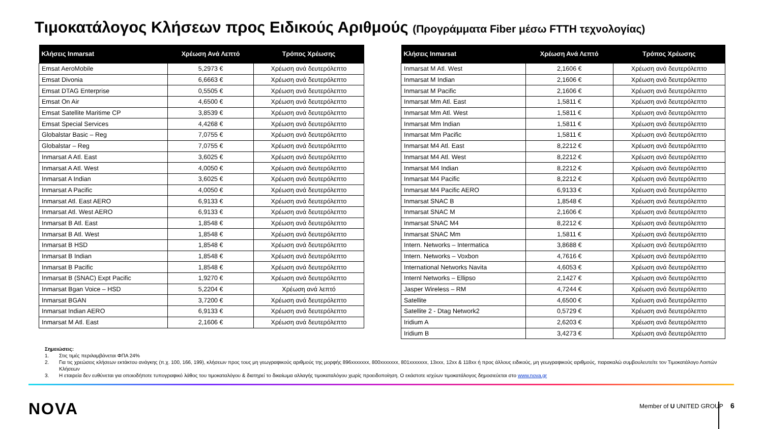Τιμοκατάλογος Κλήσεων προς Ειδικούς Αριθμούς (Προγράμματα Fiber μέσω FTTH τεχνολογίας)
| Κλήσεις Inmarsat | Χρέωση Ανά Λεπτό | Τρόπος Χρέωσης |
| --- | --- | --- |
| Emsat AeroMobile | 5,2973 € | Χρέωση ανά δευτερόλεπτο |
| Emsat Divonia | 6,6663 € | Χρέωση ανά δευτερόλεπτο |
| Emsat DTAG Enterprise | 0,5505 € | Χρέωση ανά δευτερόλεπτο |
| Emsat On Air | 4,6500 € | Χρέωση ανά δευτερόλεπτο |
| Emsat Satellite Maritime CP | 3,8539 € | Χρέωση ανά δευτερόλεπτο |
| Emsat Special Services | 4,4268 € | Χρέωση ανά δευτερόλεπτο |
| Globalstar Basic – Reg | 7,0755 € | Χρέωση ανά δευτερόλεπτο |
| Globalstar – Reg | 7,0755 € | Χρέωση ανά δευτερόλεπτο |
| Inmarsat A Atl. East | 3,6025 € | Χρέωση ανά δευτερόλεπτο |
| Inmarsat A Atl. West | 4,0050 € | Χρέωση ανά δευτερόλεπτο |
| Inmarsat A Indian | 3,6025 € | Χρέωση ανά δευτερόλεπτο |
| Inmarsat A Pacific | 4,0050 € | Χρέωση ανά δευτερόλεπτο |
| Inmarsat Atl. East AERO | 6,9133 € | Χρέωση ανά δευτερόλεπτο |
| Inmarsat Atl. West AERO | 6,9133 € | Χρέωση ανά δευτερόλεπτο |
| Inmarsat B Atl. East | 1,8548 € | Χρέωση ανά δευτερόλεπτο |
| Inmarsat B Atl. West | 1,8548 € | Χρέωση ανά δευτερόλεπτο |
| Inmarsat B HSD | 1,8548 € | Χρέωση ανά δευτερόλεπτο |
| Inmarsat B Indian | 1,8548 € | Χρέωση ανά δευτερόλεπτο |
| Inmarsat B Pacific | 1,8548 € | Χρέωση ανά δευτερόλεπτο |
| Inmarsat B (SNAC) Expt Pacific | 1,9270 € | Χρέωση ανά δευτερόλεπτο |
| Inmarsat Bgan Voice – HSD | 5,2204 € | Χρέωση ανά λεπτό |
| Inmarsat BGAN | 3,7200 € | Χρέωση ανά δευτερόλεπτο |
| Inmarsat Indian AERO | 6,9133 € | Χρέωση ανά δευτερόλεπτο |
| Inmarsat M Atl. East | 2,1606 € | Χρέωση ανά δευτερόλεπτο |
| Κλήσεις Inmarsat | Χρέωση Ανά Λεπτό | Τρόπος Χρέωσης |
| --- | --- | --- |
| Inmarsat M Atl. West | 2,1606 € | Χρέωση ανά δευτερόλεπτο |
| Inmarsat M Indian | 2,1606 € | Χρέωση ανά δευτερόλεπτο |
| Inmarsat M Pacific | 2,1606 € | Χρέωση ανά δευτερόλεπτο |
| Inmarsat Mm Atl. East | 1,5811 € | Χρέωση ανά δευτερόλεπτο |
| Inmarsat Mm Atl. West | 1,5811 € | Χρέωση ανά δευτερόλεπτο |
| Inmarsat Mm Indian | 1,5811 € | Χρέωση ανά δευτερόλεπτο |
| Inmarsat Mm Pacific | 1,5811 € | Χρέωση ανά δευτερόλεπτο |
| Inmarsat M4 Atl. East | 8,2212 € | Χρέωση ανά δευτερόλεπτο |
| Inmarsat M4 Atl. West | 8,2212 € | Χρέωση ανά δευτερόλεπτο |
| Inmarsat M4 Indian | 8,2212 € | Χρέωση ανά δευτερόλεπτο |
| Inmarsat M4 Pacific | 8,2212 € | Χρέωση ανά δευτερόλεπτο |
| Inmarsat M4 Pacific AERO | 6,9133 € | Χρέωση ανά δευτερόλεπτο |
| Inmarsat SNAC B | 1,8548 € | Χρέωση ανά δευτερόλεπτο |
| Inmarsat SNAC M | 2,1606 € | Χρέωση ανά δευτερόλεπτο |
| Inmarsat SNAC M4 | 8,2212 € | Χρέωση ανά δευτερόλεπτο |
| Inmarsat SNAC Mm | 1,5811 € | Χρέωση ανά δευτερόλεπτο |
| Intern. Networks – Intermatica | 3,8688 € | Χρέωση ανά δευτερόλεπτο |
| Intern. Networks – Voxbon | 4,7616 € | Χρέωση ανά δευτερόλεπτο |
| International Networks Navita | 4,6053 € | Χρέωση ανά δευτερόλεπτο |
| Internl Networks – Ellipso | 2,1427 € | Χρέωση ανά δευτερόλεπτο |
| Jasper Wireless – RM | 4,7244 € | Χρέωση ανά δευτερόλεπτο |
| Satellite | 4,6500 € | Χρέωση ανά δευτερόλεπτο |
| Satellite 2 - Dtag Network2 | 0,5729 € | Χρέωση ανά δευτερόλεπτο |
| Iridium A | 2,6203 € | Χρέωση ανά δευτερόλεπτο |
| Iridium B | 3,4273 € | Χρέωση ανά δευτερόλεπτο |
Σημειώσεις:
1. Στις τιμές περιλαμβάνεται ΦΠΑ 24%
2. Για τις χρεώσεις κλήσεων εκτάκτου ανάγκης (π.χ. 100, 166, 199), κλήσεων προς τους μη γεωγραφικούς αριθμούς της μορφής 896xxxxxxx, 800xxxxxxx, 801xxxxxxx, 13xxx, 12xx & 118xx ή προς άλλους ειδικούς, μη γεωγραφικούς αριθμούς, παρακαλώ συμβουλευτείτε τον Τιμοκατάλογο Λοιπών Κλήσεων
3. Η εταιρεία δεν ευθύνεται για οποιοδήποτε τυπογραφικό λάθος του τιμοκαταλόγου & διατηρεί το δικαίωμα αλλαγής τιμοκαταλόγου χωρίς προειδοποίηση. Ο εκάστοτε ισχύων τιμοκατάλογος δημοσιεύεται στο www.nova.gr
NOVA Member of U UNITED GROUP 6